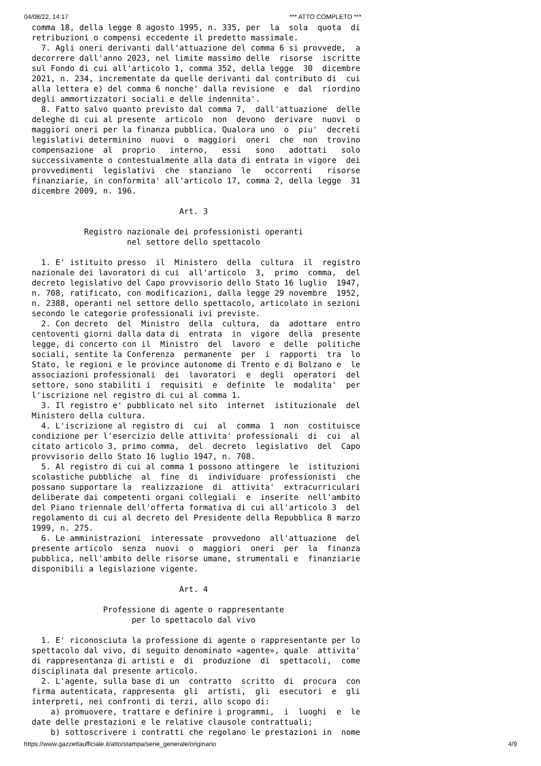04/08/22, 14:17 *** ATTO COMPLETO ***
comma 18, della legge 8 agosto 1995, n. 335, per  la  sola  quota  di
retribuzioni o compensi eccedente il predetto massimale.
  7. Agli oneri derivanti dall'attuazione del comma 6 si provvede,  a
decorrere dall'anno 2023, nel limite massimo delle  risorse  iscritte
sul Fondo di cui all'articolo 1, comma 352, della legge  30  dicembre
2021, n. 234, incrementate da quelle derivanti dal contributo di  cui
alla lettera e) del comma 6 nonche' dalla revisione  e  dal  riordino
degli ammortizzatori sociali e delle indennita'.
  8. Fatto salvo quanto previsto dal comma 7,  dall'attuazione  delle
deleghe di cui al presente  articolo  non  devono  derivare  nuovi  o
maggiori oneri per la finanza pubblica. Qualora uno  o  piu'  decreti
legislativi determinino  nuovi  o  maggiori  oneri  che  non  trovino
compensazione  al  proprio   interno,   essi   sono   adottati   solo
successivamente o contestualmente alla data di entrata in vigore  dei
provvedimenti  legislativi  che  stanziano  le   occorrenti   risorse
finanziarie, in conformita' all'articolo 17, comma 2, della legge  31
dicembre 2009, n. 196.

                               Art. 3

           Registro nazionale dei professionisti operanti
                    nel settore dello spettacolo

  1. E' istituito presso  il  Ministero  della  cultura  il  registro
nazionale dei lavoratori di cui  all'articolo  3,  primo  comma,  del
decreto legislativo del Capo provvisorio dello Stato 16 luglio  1947,
n. 708, ratificato, con modificazioni, dalla legge 29 novembre  1952,
n. 2388, operanti nel settore dello spettacolo, articolato in sezioni
secondo le categorie professionali ivi previste.
  2. Con decreto  del  Ministro  della  cultura,  da  adottare  entro
centoventi giorni dalla data di  entrata  in  vigore  della  presente
legge, di concerto con il  Ministro  del  lavoro  e  delle  politiche
sociali, sentite la Conferenza  permanente  per  i  rapporti  tra  lo
Stato, le regioni e le province autonome di Trento e di Bolzano e  le
associazioni professionali  dei  lavoratori  e  degli  operatori  del
settore, sono stabiliti i  requisiti  e  definite  le  modalita'  per
l'iscrizione nel registro di cui al comma 1.
  3. Il registro e' pubblicato nel sito  internet  istituzionale  del
Ministero della cultura.
  4. L'iscrizione al registro di  cui  al  comma  1  non  costituisce
condizione per l'esercizio delle attivita' professionali  di  cui  al
citato articolo 3, primo comma,  del  decreto  legislativo  del  Capo
provvisorio dello Stato 16 luglio 1947, n. 708.
  5. Al registro di cui al comma 1 possono attingere  le  istituzioni
scolastiche pubbliche  al  fine  di  individuare  professionisti  che
possano supportare la  realizzazione  di  attivita'  extracurriculari
deliberate dai competenti organi collegiali  e  inserite  nell'ambito
del Piano triennale dell'offerta formativa di cui all'articolo 3  del
regolamento di cui al decreto del Presidente della Repubblica 8 marzo
1999, n. 275.
  6. Le amministrazioni  interessate  provvedono  all'attuazione  del
presente articolo  senza  nuovi  o  maggiori  oneri  per  la  finanza
pubblica, nell'ambito delle risorse umane, strumentali e  finanziarie
disponibili a legislazione vigente.

                               Art. 4

               Professione di agente o rappresentante
                     per lo spettacolo dal vivo

  1. E' riconosciuta la professione di agente o rappresentante per lo
spettacolo dal vivo, di seguito denominato «agente», quale  attivita'
di rappresentanza di artisti e  di  produzione  di  spettacoli,  come
disciplinata dal presente articolo.
  2. L'agente, sulla base di un  contratto  scritto  di  procura  con
firma autenticata, rappresenta  gli  artisti,  gli  esecutori  e  gli
interpreti, nei confronti di terzi, allo scopo di:
    a) promuovere, trattare e definire i programmi,  i  luoghi  e  le
date delle prestazioni e le relative clausole contrattuali;
    b) sottoscrivere i contratti che regolano le prestazioni in  nome
https://www.gazzettaufficiale.it/atto/stampa/serie_generale/originario 4/9